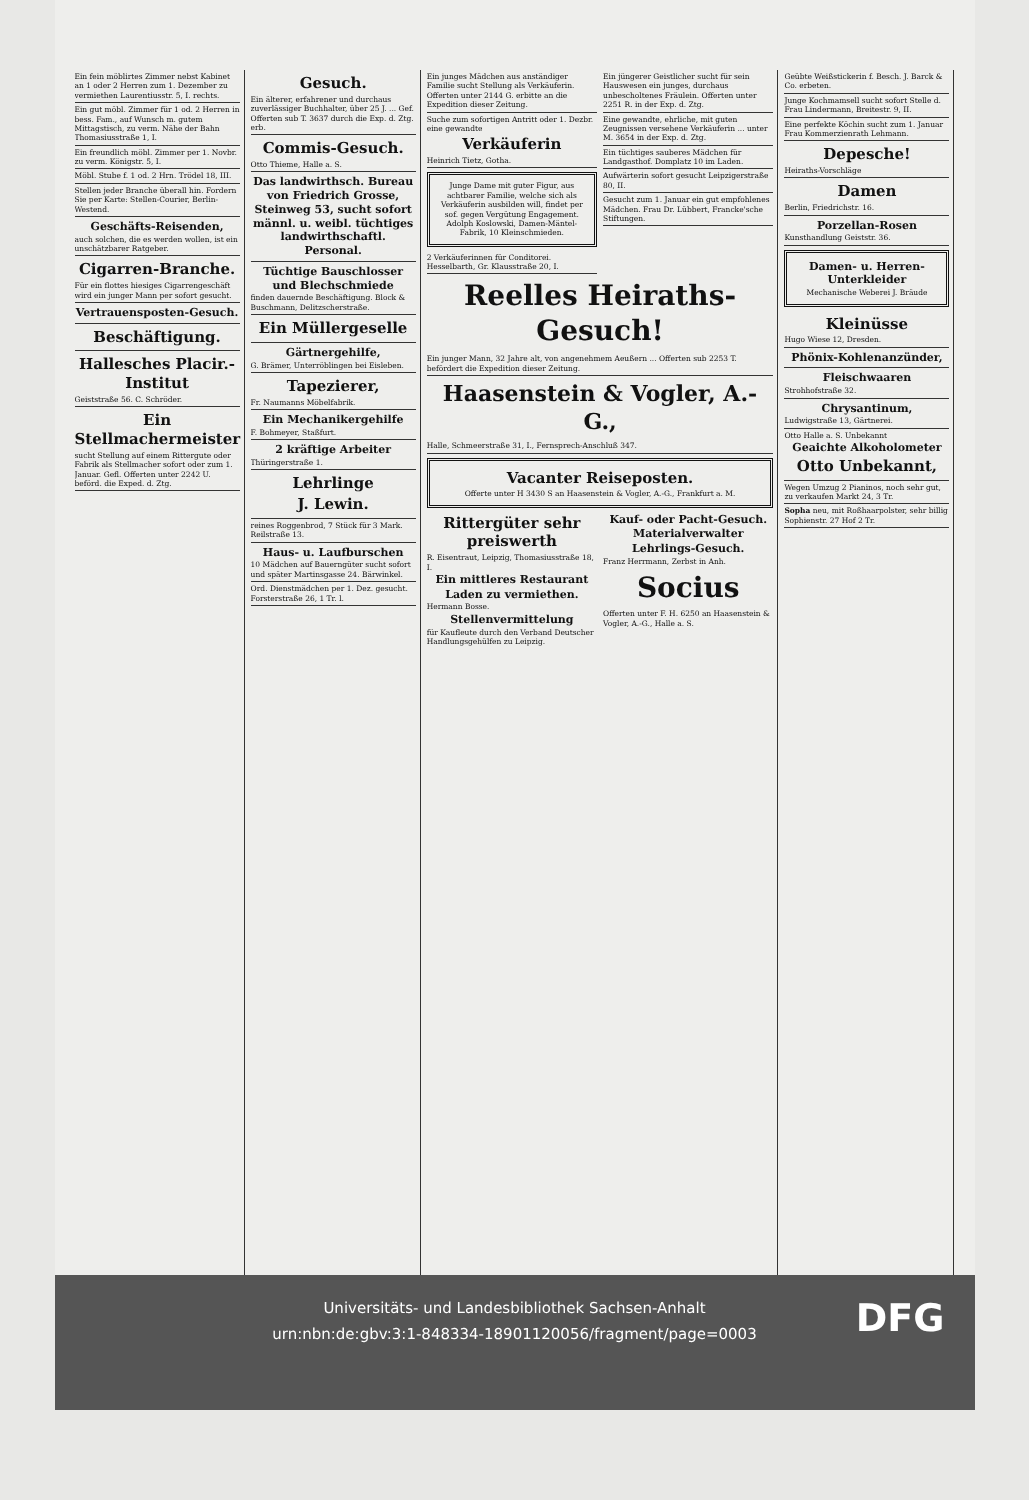Ein fein möblirtes Zimmer nebst Kabinet an 1 oder 2 Herren zum 1. Dezember zu vermiethen Laurentiusstr. 5, I. rechts.
Ein gut möbl. Zimmer für 1 od. 2 Herren in bess. Fam., auf Wunsch m. gutem Mittagstisch, zu verm. Nähe der Bahn Thomasiusstraße 1, I.
Ein freundlich möbl. Zimmer per 1. Novbr. zu verm. Königstr. 5, I.
Möbl. Stube f. 1 od. 2 Hrn. Trödel 18, III.
Stellen jeder Branche überall hin. Fordern Sie per Karte: Stellen-Courier, Berlin-Westend.
Geschäfts-Reisenden,
auch solchen, die es werden wollen, ist ein unschätzbarer Ratgeber.
Cigarren-Branche.
Für ein flottes hiesiges Cigarrengeschäft wird ein junger Mann per sofort gesucht.
Vertrauensposten-Gesuch.
Beschäftigung.
Hallesches Placir.-Institut
Geiststraße 56. C. Schröder.
Ein Stellmachermeister
sucht Stellung auf einem Rittergute oder Fabrik als Stellmacher sofort oder zum 1. Januar. Gefl. Offerten unter 2242 U. beförd. die Exped. d. Ztg.
Gesuch.
Ein älterer, erfahrener und durchaus zuverlässiger Buchhalter, über 25 J. ... Gef. Offerten sub T. 3637 durch die Exp. d. Ztg. erb.
Commis-Gesuch.
Otto Thieme, Halle a. S.
Das landwirthsch. Bureau von Friedrich Grosse, Steinweg 53, sucht sofort männl. u. weibl. tüchtiges landwirthschaftl. Personal.
Tüchtige Bauschlosser und Blechschmiede
finden dauernde Beschäftigung. Block & Buschmann, Delitzscherstraße.
Ein Müllergeselle
Gärtnergehilfe,
G. Brämer, Unterröblingen bei Eisleben.
Tapezierer,
Fr. Naumanns Möbelfabrik.
Ein Mechanikergehilfe
F. Bohmeyer, Staßfurt.
2 kräftige Arbeiter
Thüringerstraße 1.
Lehrlinge
J. Lewin.
reines Roggenbrod, 7 Stück für 3 Mark. Reilstraße 13.
Haus- u. Laufburschen
10 Mädchen auf Bauerngüter sucht sofort und später Martinsgasse 24. Bärwinkel.
Ord. Dienstmädchen per 1. Dez. gesucht. Forsterstraße 26, 1 Tr. l.
Ein junges Mädchen aus anständiger Familie sucht Stellung als Verkäuferin. Offerten unter 2144 G. erbitte an die Expedition dieser Zeitung.
Suche zum sofortigen Antritt oder 1. Dezbr. eine gewandte
Verkäuferin
Heinrich Tietz, Gotha.
Junge Dame mit guter Figur, aus achtbarer Familie, welche sich als Verkäuferin ausbilden will, findet per sof. gegen Vergütung Engagement.
Adolph Koslowski, Damen-Mäntel-Fabrik, 10 Kleinschmieden.
2 Verkäuferinnen für Conditorei. Hesselbarth, Gr. Klausstraße 20, I.
Ein jüngerer Geistlicher sucht für sein Hauswesen ein junges, durchaus unbescholtenes Fräulein. Offerten unter 2251 R. in der Exp. d. Ztg.
Eine gewandte, ehrliche, mit guten Zeugnissen versehene Verkäuferin ... unter M. 3654 in der Exp. d. Ztg.
Ein tüchtiges sauberes Mädchen für Landgasthof. Domplatz 10 im Laden.
Aufwärterin sofort gesucht Leipzigerstraße 80, II.
Gesucht zum 1. Januar ein gut empfohlenes Mädchen. Frau Dr. Lübbert, Francke'sche Stiftungen.
Reelles Heiraths-Gesuch!
Ein junger Mann, 32 Jahre alt, von angenehmem Aeußern ... Offerten sub 2253 T. befördert die Expedition dieser Zeitung.
Haasenstein & Vogler, A.-G.,
Halle, Schmeerstraße 31, I., Fernsprech-Anschluß 347.
Vacanter Reiseposten.
Offerte unter H 3430 S an Haasenstein & Vogler, A.-G., Frankfurt a. M.
Rittergüter sehr preiswerth
R. Eisentraut, Leipzig, Thomasiusstraße 18, I.
Ein mittleres Restaurant
Laden zu vermiethen.
Hermann Bosse.
Stellenvermittelung
für Kaufleute durch den Verband Deutscher Handlungsgehülfen zu Leipzig.
Kauf- oder Pacht-Gesuch.
Materialverwalter
Lehrlings-Gesuch.
Franz Herrmann, Zerbst in Anh.
Socius
Offerten unter F. H. 6250 an Haasenstein & Vogler, A.-G., Halle a. S.
Geübte Weißstickerin f. Besch. J. Barck & Co. erbeten.
Junge Kochmamsell sucht sofort Stelle d. Frau Lindermann, Breitestr. 9, II.
Eine perfekte Köchin sucht zum 1. Januar Frau Kommerzienrath Lehmann.
Depesche!
Heiraths-Vorschläge
Damen
Berlin, Friedrichstr. 16.
Porzellan-Rosen
Kunsthandlung Geiststr. 36.
Damen- u. Herren-Unterkleider
Mechanische Weberei J. Bräude
Kleinüsse
Hugo Wiese 12, Dresden.
Phönix-Kohlenanzünder,
Fleischwaaren
Strohhofstraße 32.
Chrysantinum,
Ludwigstraße 13, Gärtnerei.
Otto Halle a. S. Unbekannt
Geaichte Alkoholometer
Otto Unbekannt,
Wegen Umzug 2 Pianinos, noch sehr gut, zu verkaufen Markt 24, 3 Tr.
Sopha neu, mit Roßhaarpolster, sehr billig Sophienstr. 27 Hof 2 Tr.
Universitäts- und Landesbibliothek Sachsen-Anhalt
urn:nbn:de:gbv:3:1-848334-18901120056/fragment/page=0003
DFG